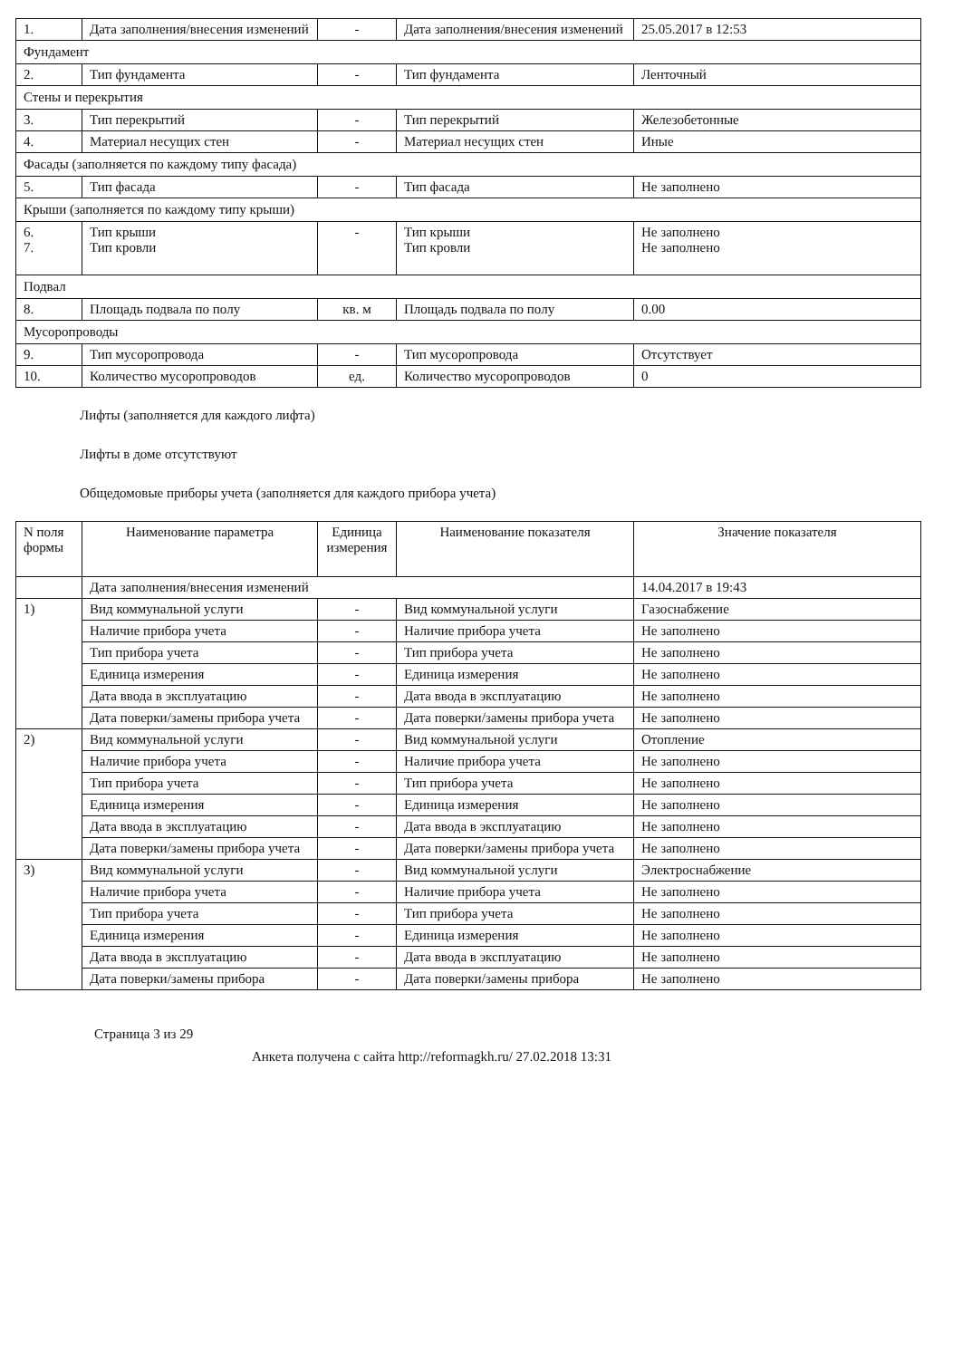| 1. | Дата заполнения/внесения изменений | - | Дата заполнения/внесения изменений | 25.05.2017 в 12:53 |
| Фундамент | | | | |
| 2. | Тип фундамента | - | Тип фундамента | Ленточный |
| Стены и перекрытия | | | | |
| 3. | Тип перекрытий | - | Тип перекрытий | Железобетонные |
| 4. | Материал несущих стен | - | Материал несущих стен | Иные |
| Фасады (заполняется по каждому типу фасада) | | | | |
| 5. | Тип фасада | - | Тип фасада | Не заполнено |
| Крыши (заполняется по каждому типу крыши) | | | | |
| 6. 7. | Тип крыши Тип кровли | - | Тип крыши Тип кровли | Не заполнено Не заполнено |
| Подвал | | | | |
| 8. | Площадь подвала по полу | кв. м | Площадь подвала по полу | 0.00 |
| Мусоропроводы | | | | |
| 9. | Тип мусоропровода | - | Тип мусоропровода | Отсутствует |
| 10. | Количество мусоропроводов | ед. | Количество мусоропроводов | 0 |
Лифты (заполняется для каждого лифта)
Лифты в доме отсутствуют
Общедомовые приборы учета (заполняется для каждого прибора учета)
| N поля формы | Наименование параметра | Единица измерения | Наименование показателя | Значение показателя |
| --- | --- | --- | --- | --- |
| | Дата заполнения/внесения изменений | | | 14.04.2017 в 19:43 |
| 1) | Вид коммунальной услуги | - | Вид коммунальной услуги | Газоснабжение |
| | Наличие прибора учета | - | Наличие прибора учета | Не заполнено |
| | Тип прибора учета | - | Тип прибора учета | Не заполнено |
| | Единица измерения | - | Единица измерения | Не заполнено |
| | Дата ввода в эксплуатацию | - | Дата ввода в эксплуатацию | Не заполнено |
| | Дата поверки/замены прибора учета | - | Дата поверки/замены прибора учета | Не заполнено |
| 2) | Вид коммунальной услуги | - | Вид коммунальной услуги | Отопление |
| | Наличие прибора учета | - | Наличие прибора учета | Не заполнено |
| | Тип прибора учета | - | Тип прибора учета | Не заполнено |
| | Единица измерения | - | Единица измерения | Не заполнено |
| | Дата ввода в эксплуатацию | - | Дата ввода в эксплуатацию | Не заполнено |
| | Дата поверки/замены прибора учета | - | Дата поверки/замены прибора учета | Не заполнено |
| 3) | Вид коммунальной услуги | - | Вид коммунальной услуги | Электроснабжение |
| | Наличие прибора учета | - | Наличие прибора учета | Не заполнено |
| | Тип прибора учета | - | Тип прибора учета | Не заполнено |
| | Единица измерения | - | Единица измерения | Не заполнено |
| | Дата ввода в эксплуатацию | - | Дата ввода в эксплуатацию | Не заполнено |
| | Дата поверки/замены прибора | - | Дата поверки/замены прибора | Не заполнено |
Страница 3 из 29
Анкета получена с сайта http://reformagkh.ru/ 27.02.2018 13:31